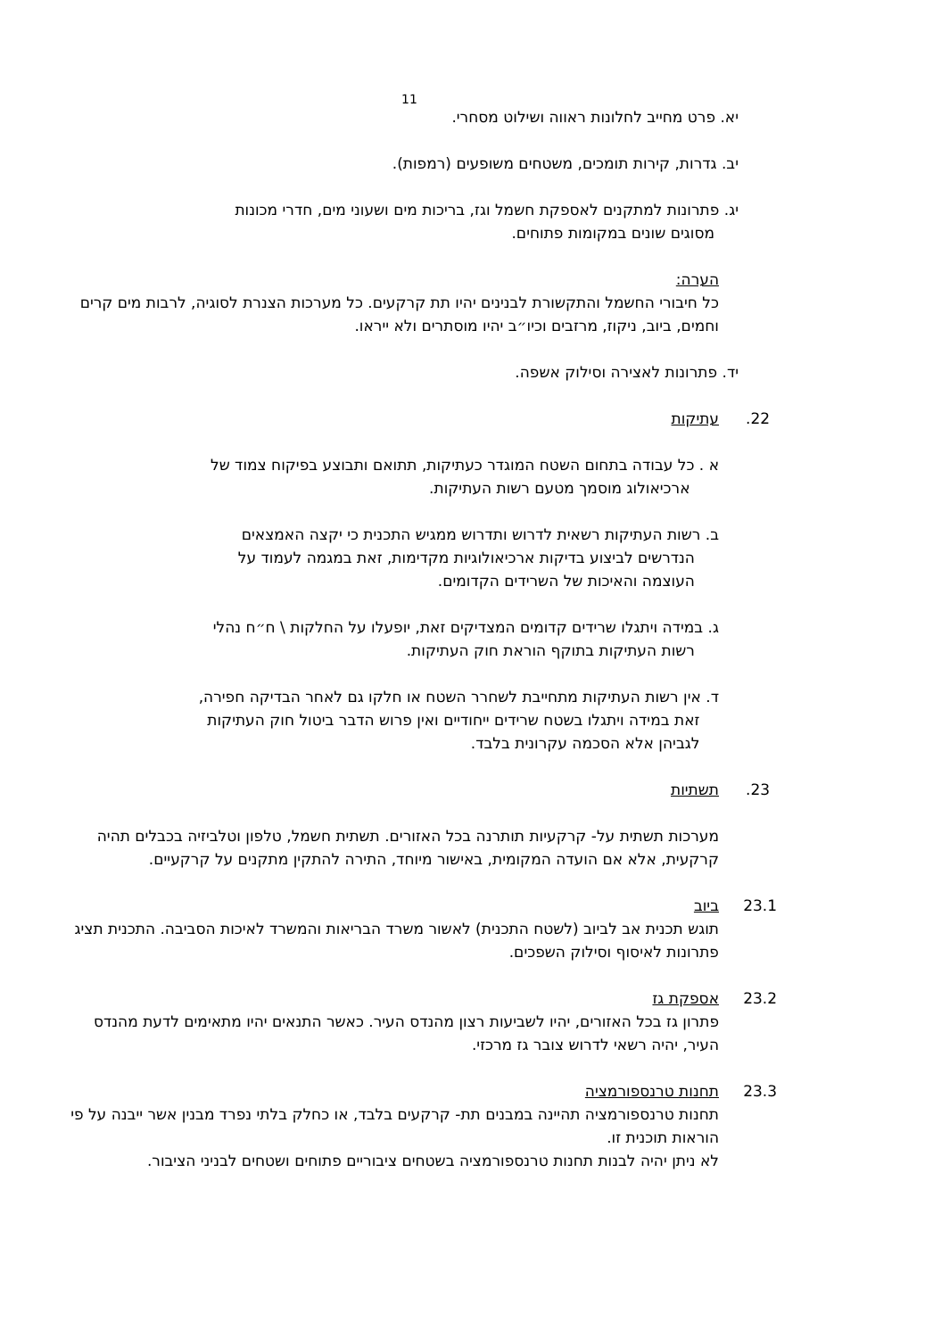11
יא. פרט מחייב לחלונות ראווה ושילוט מסחרי.
יב. גדרות, קירות תומכים, משטחים משופעים (רמפות).
יג. פתרונות למתקנים לאספקת חשמל וגז, בריכות מים ושעוני מים, חדרי מכונות
מסוגים שונים במקומות פתוחים.
הערה:
כל חיבורי החשמל והתקשורת לבנינים יהיו תת קרקעים. כל מערכות הצנרת לסוגיה, לרבות מים קרים וחמים, ביוב, ניקוז, מרזבים וכיו״ב יהיו מוסתרים ולא ייראו.
יד. פתרונות לאצירה וסילוק אשפה.
22. עתיקות
א . כל עבודה בתחום השטח המוגדר כעתיקות, תתואם ותבוצע בפיקוח צמוד של
ארכיאולוג מוסמך מטעם רשות העתיקות.
ב. רשות העתיקות רשאית לדרוש ותדרוש ממגיש התכנית כי יקצה האמצאים
הנדרשים לביצוע בדיקות ארכיאולוגיות מקדימות, זאת במגמה לעמוד על
העוצמה והאיכות של השרידים הקדומים.
ג. במידה ויתגלו שרידים קדומים המצדיקים זאת, יופעלו על החלקות \ ח״ח נהלי
רשות העתיקות בתוקף הוראת חוק העתיקות.
ד. אין רשות העתיקות מתחייבת לשחרר השטח או חלקו גם לאחר הבדיקה חפירה,
זאת במידה ויתגלו בשטח שרידים ייחודיים ואין פרוש הדבר ביטול חוק העתיקות
לגביהן אלא הסכמה עקרונית בלבד.
23. תשתיות
מערכות תשתית על- קרקעיות תותרנה בכל האזורים. תשתית חשמל, טלפון וטלביזיה בכבלים תהיה קרקעית, אלא אם הועדה המקומית, באישור מיוחד, התירה להתקין מתקנים על קרקעיים.
23.1 ביוב
תוגש תכנית אב לביוב (לשטח התכנית) לאשור משרד הבריאות והמשרד לאיכות הסביבה. התכנית תציג פתרונות לאיסוף וסילוק השפכים.
23.2 אספקת גז
פתרון גז בכל האזורים, יהיו לשביעות רצון מהנדס העיר. כאשר התנאים יהיו מתאימים לדעת מהנדס העיר, יהיה רשאי לדרוש צובר גז מרכזי.
23.3 תחנות טרנספורמציה
תחנות טרנספורמציה תהיינה במבנים תת- קרקעים בלבד, או כחלק בלתי נפרד מבנין אשר ייבנה על פי הוראות תוכנית זו.
לא ניתן יהיה לבנות תחנות טרנספורמציה בשטחים ציבוריים פתוחים ושטחים לבניני הציבור.